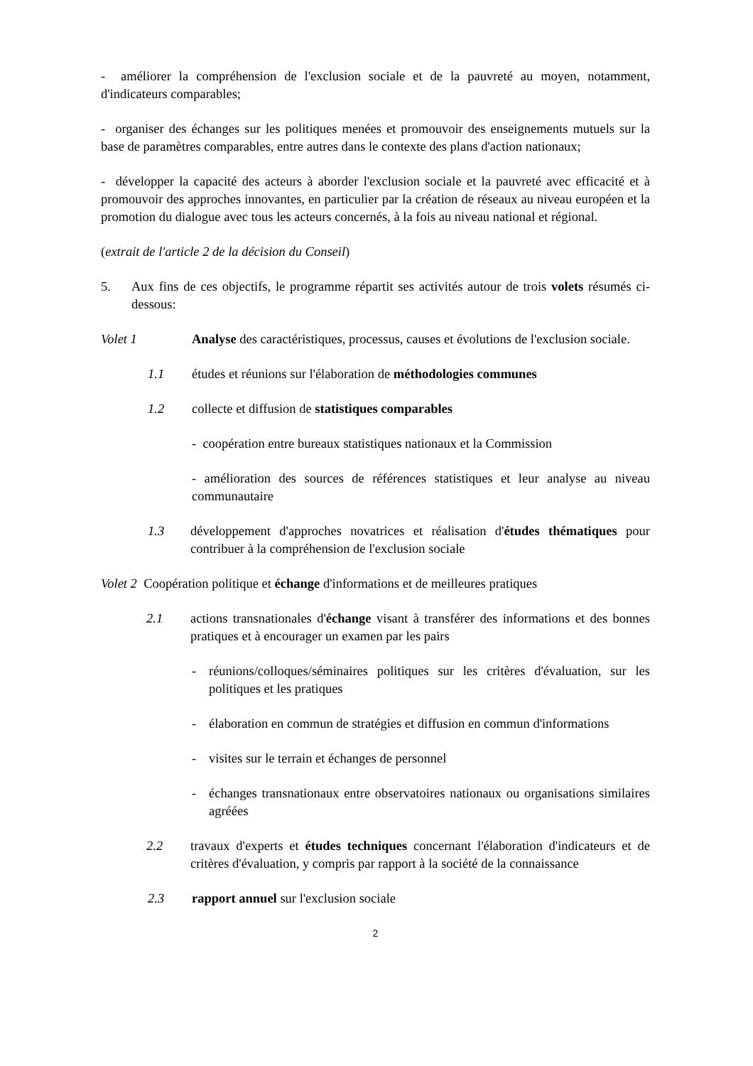- améliorer la compréhension de l'exclusion sociale et de la pauvreté au moyen, notamment, d'indicateurs comparables;
- organiser des échanges sur les politiques menées et promouvoir des enseignements mutuels sur la base de paramètres comparables, entre autres dans le contexte des plans d'action nationaux;
- développer la capacité des acteurs à aborder l'exclusion sociale et la pauvreté avec efficacité et à promouvoir des approches innovantes, en particulier par la création de réseaux au niveau européen et la promotion du dialogue avec tous les acteurs concernés, à la fois au niveau national et régional.
(extrait de l'article 2 de la décision du Conseil)
5. Aux fins de ces objectifs, le programme répartit ses activités autour de trois volets résumés ci-dessous:
Volet 1 Analyse des caractéristiques, processus, causes et évolutions de l'exclusion sociale.
1.1 études et réunions sur l'élaboration de méthodologies communes
1.2 collecte et diffusion de statistiques comparables
- coopération entre bureaux statistiques nationaux et la Commission
- amélioration des sources de références statistiques et leur analyse au niveau communautaire
1.3 développement d'approches novatrices et réalisation d'études thématiques pour contribuer à la compréhension de l'exclusion sociale
Volet 2 Coopération politique et échange d'informations et de meilleures pratiques
2.1 actions transnationales d'échange visant à transférer des informations et des bonnes pratiques et à encourager un examen par les pairs
- réunions/colloques/séminaires politiques sur les critères d'évaluation, sur les politiques et les pratiques
- élaboration en commun de stratégies et diffusion en commun d'informations
- visites sur le terrain et échanges de personnel
- échanges transnationaux entre observatoires nationaux ou organisations similaires agréées
2.2 travaux d'experts et études techniques concernant l'élaboration d'indicateurs et de critères d'évaluation, y compris par rapport à la société de la connaissance
2.3 rapport annuel sur l'exclusion sociale
2